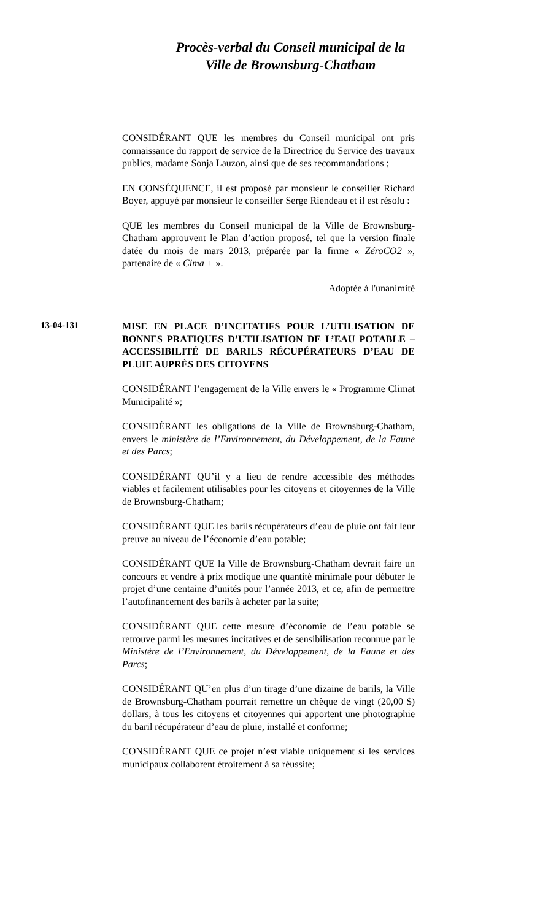Procès-verbal du Conseil municipal de la
Ville de Brownsburg-Chatham
CONSIDÉRANT QUE les membres du Conseil municipal ont pris connaissance du rapport de service de la Directrice du Service des travaux publics, madame Sonja Lauzon, ainsi que de ses recommandations ;
EN CONSÉQUENCE, il est proposé par monsieur le conseiller Richard Boyer, appuyé par monsieur le conseiller Serge Riendeau et il est résolu :
QUE les membres du Conseil municipal de la Ville de Brownsburg-Chatham approuvent le Plan d’action proposé, tel que la version finale datée du mois de mars 2013, préparée par la firme « ZéroCO2 », partenaire de « Cima + ».
Adoptée à l'unanimité
13-04-131
MISE EN PLACE D’INCITATIFS POUR L’UTILISATION DE BONNES PRATIQUES D’UTILISATION DE L’EAU POTABLE –ACCESSIBILITÉ DE BARILS RÉCUPÉRATEURS D’EAU DE PLUIE AUPRÈS DES CITOYENS
CONSIDÉRANT l’engagement de la Ville envers le « Programme Climat Municipalité »;
CONSIDÉRANT les obligations de la Ville de Brownsburg-Chatham, envers le ministère de l’Environnement, du Développement, de la Faune et des Parcs;
CONSIDÉRANT QU’il y a lieu de rendre accessible des méthodes viables et facilement utilisables pour les citoyens et citoyennes de la Ville de Brownsburg-Chatham;
CONSIDÉRANT QUE les barils récupérateurs d’eau de pluie ont fait leur preuve au niveau de l’économie d’eau potable;
CONSIDÉRANT QUE la Ville de Brownsburg-Chatham devrait faire un concours et vendre à prix modique une quantité minimale pour débuter le projet d’une centaine d’unités pour l’année 2013, et ce, afin de permettre l’autofinancement des barils à acheter par la suite;
CONSIDÉRANT QUE cette mesure d’économie de l’eau potable se retrouve parmi les mesures incitatives et de sensibilisation reconnue par le Ministère de l’Environnement, du Développement, de la Faune et des Parcs;
CONSIDÉRANT QU’en plus d’un tirage d’une dizaine de barils, la Ville de Brownsburg-Chatham pourrait remettre un chèque de vingt (20,00 $) dollars, à tous les citoyens et citoyennes qui apportent une photographie du baril récupérateur d’eau de pluie, installé et conforme;
CONSIDÉRANT QUE ce projet n’est viable uniquement si les services municipaux collaborent étroitement à sa réussite;